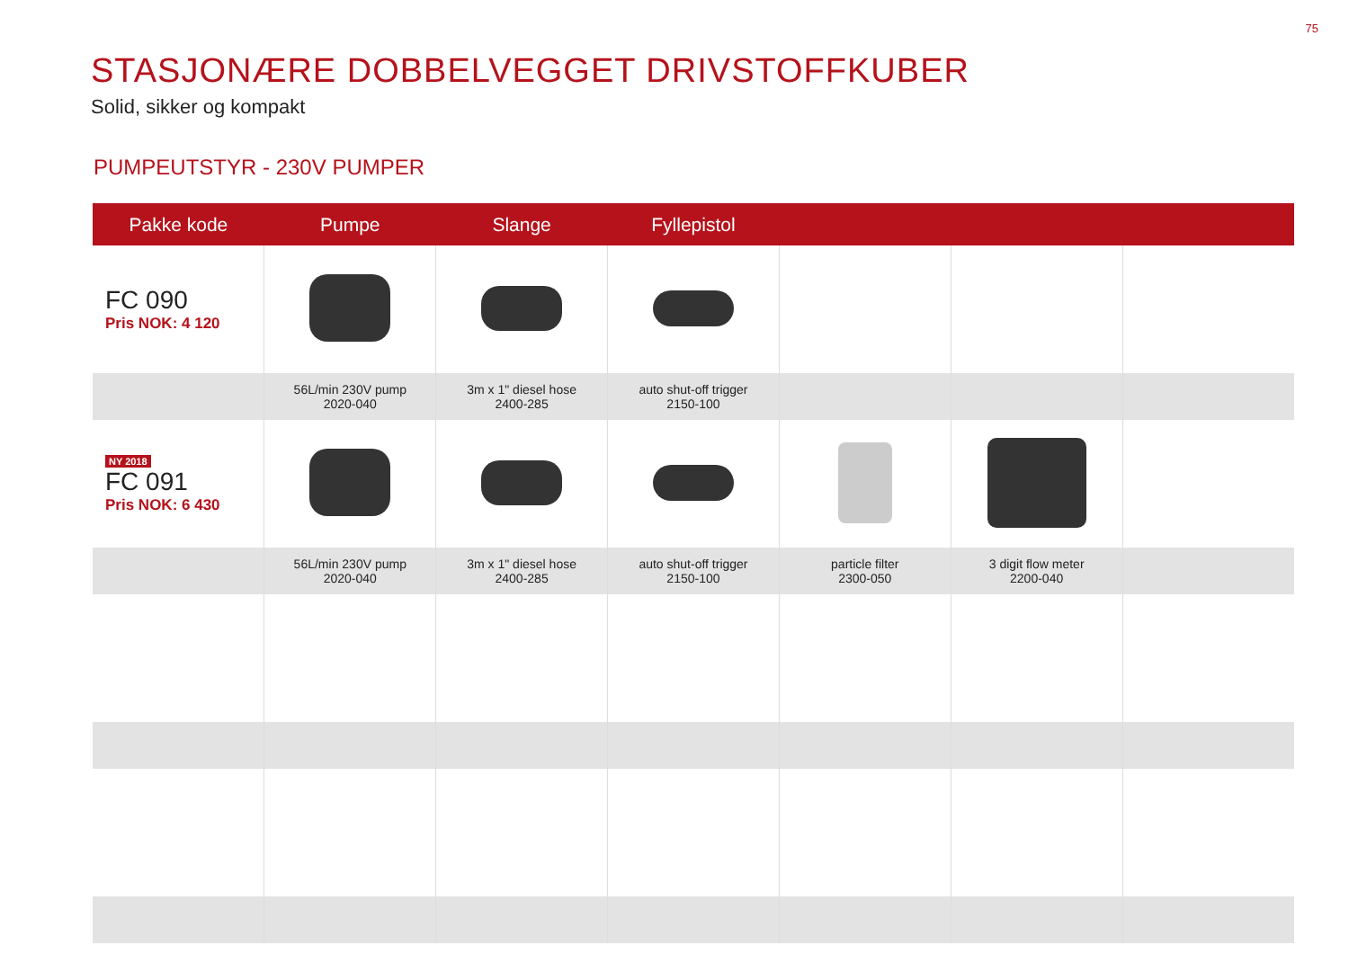75
STASJONÆRE DOBBELVEGGET DRIVSTOFFKUBER
Solid, sikker og kompakt
PUMPEUTSTYR - 230V PUMPER
| Pakke kode | Pumpe | Slange | Fyllepistol | | | |
| --- | --- | --- | --- | --- | --- | --- |
| FC 090 Pris NOK: 4 120 | | | | | | |
| | 56L/min 230V pump 2020-040 | 3m x 1" diesel hose 2400-285 | auto shut-off trigger 2150-100 | | | |
| NY 2018 FC 091 Pris NOK: 6 430 | | | | | | |
| | 56L/min 230V pump 2020-040 | 3m x 1" diesel hose 2400-285 | auto shut-off trigger 2150-100 | particle filter 2300-050 | 3 digit flow meter 2200-040 | |